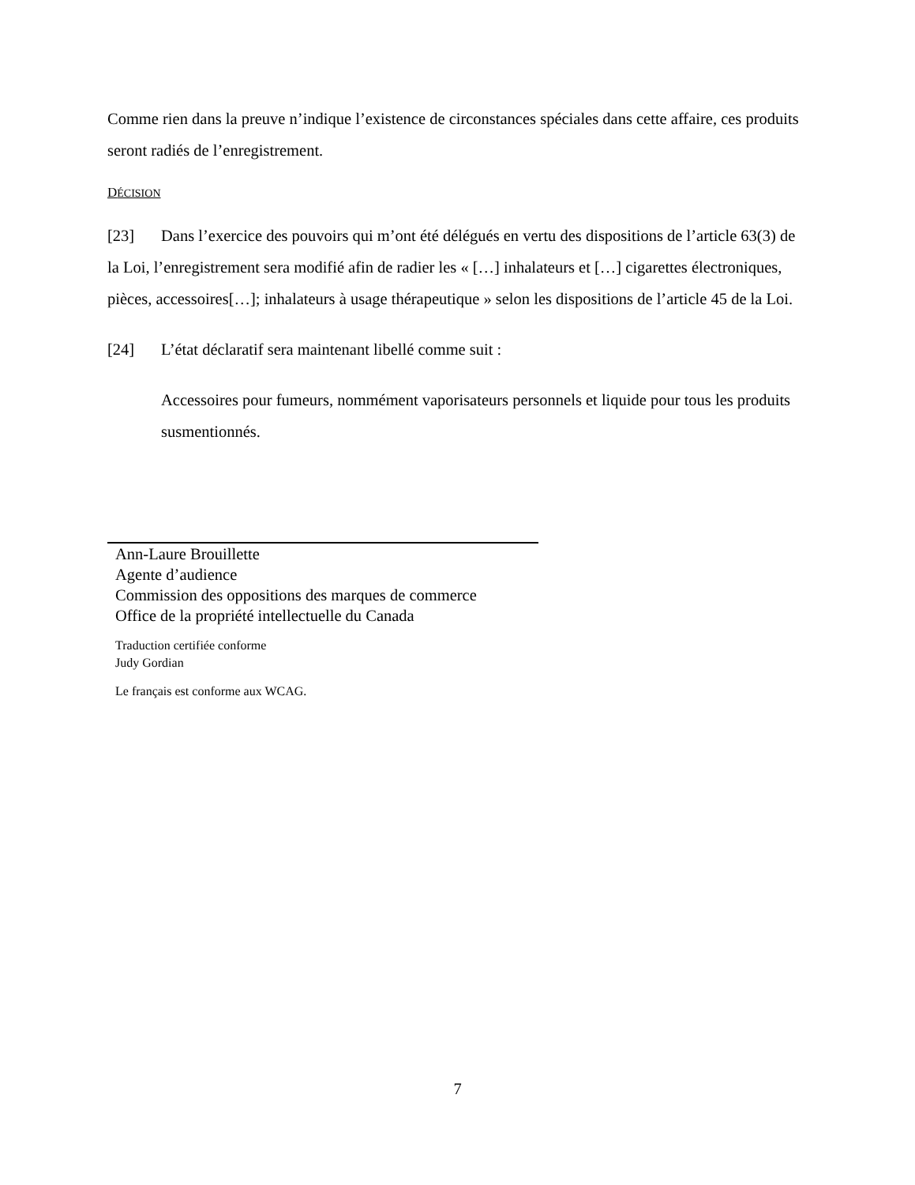Comme rien dans la preuve n’indique l’existence de circonstances spéciales dans cette affaire, ces produits seront radiés de l’enregistrement.
DÉCISION
[23] Dans l’exercice des pouvoirs qui m’ont été délégués en vertu des dispositions de l’article 63(3) de la Loi, l’enregistrement sera modifié afin de radier les « […] inhalateurs et […] cigarettes électroniques, pièces, accessoires[…]; inhalateurs à usage thérapeutique » selon les dispositions de l’article 45 de la Loi.
[24] L’état déclaratif sera maintenant libellé comme suit :
Accessoires pour fumeurs, nommément vaporisateurs personnels et liquide pour tous les produits susmentionnés.
Ann-Laure Brouillette
Agente d’audience
Commission des oppositions des marques de commerce
Office de la propriété intellectuelle du Canada
Traduction certifiée conforme
Judy Gordian
Le français est conforme aux WCAG.
7